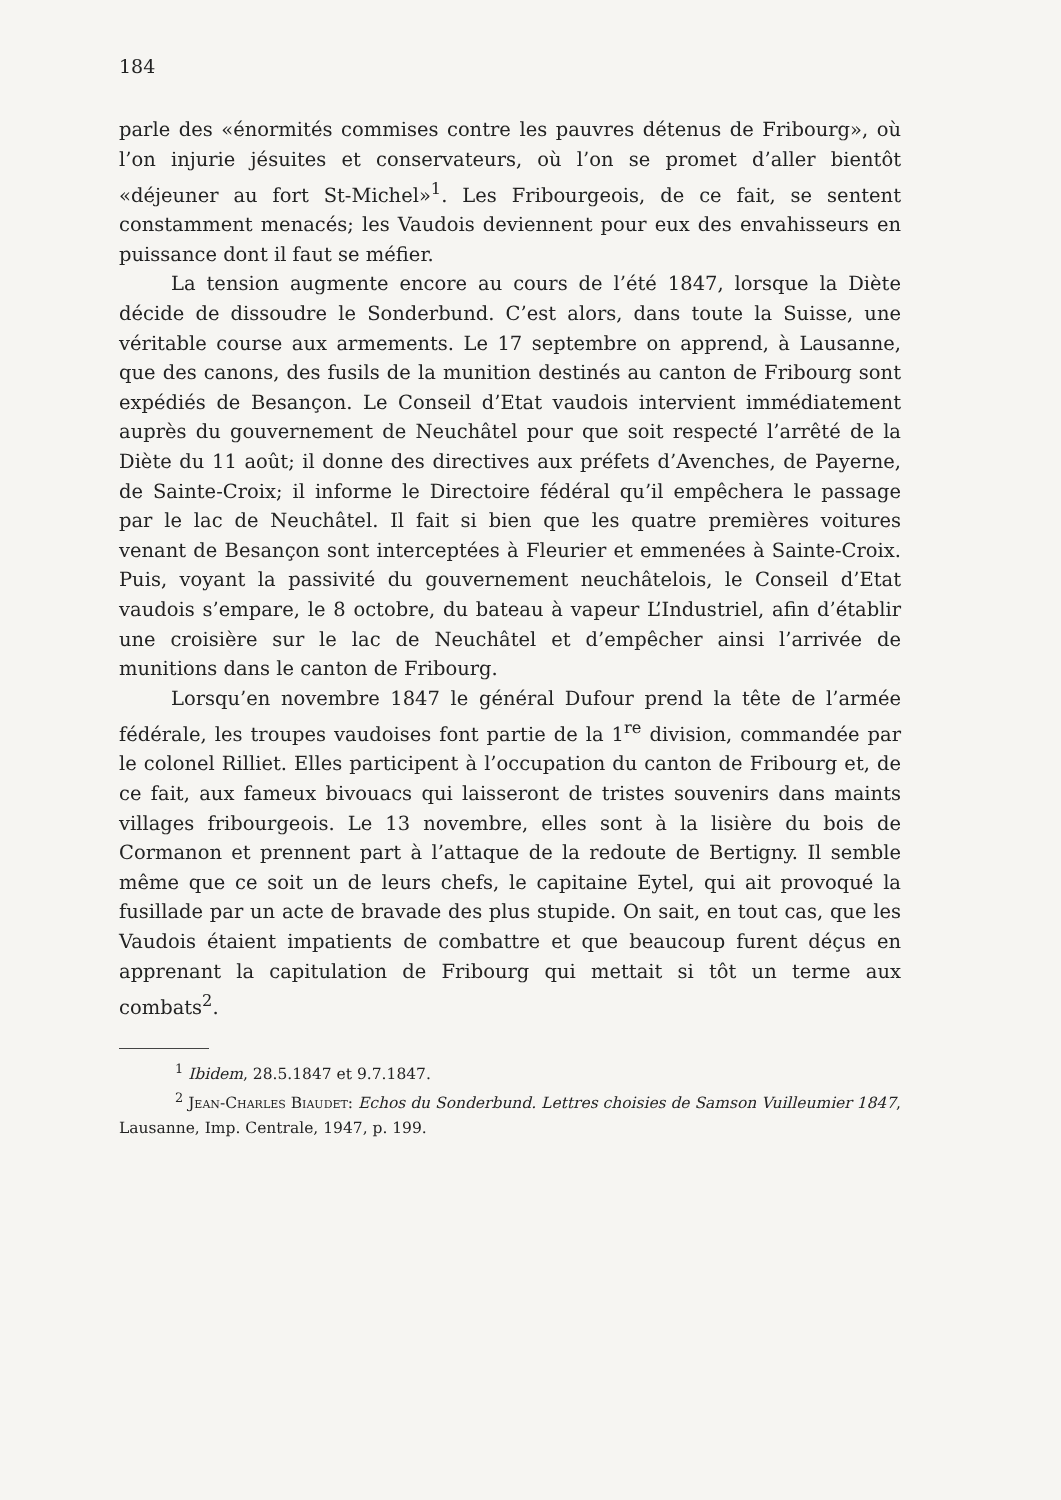184
parle des «énormités commises contre les pauvres détenus de Fribourg», où l’on injurie jésuites et conservateurs, où l’on se promet d’aller bientôt «déjeuner au fort St-Michel»<sup>1</sup>. Les Fribourgeois, de ce fait, se sentent constamment menacés; les Vaudois deviennent pour eux des envahisseurs en puissance dont il faut se méfier.
La tension augmente encore au cours de l’été 1847, lorsque la Diète décide de dissoudre le Sonderbund. C’est alors, dans toute la Suisse, une véritable course aux armements. Le 17 septembre on apprend, à Lausanne, que des canons, des fusils de la munition destinés au canton de Fribourg sont expédiés de Besançon. Le Conseil d’Etat vaudois intervient immédiatement auprès du gouvernement de Neuchâtel pour que soit respecté l’arrêté de la Diète du 11 août; il donne des directives aux préfets d’Avenches, de Payerne, de Sainte-Croix; il informe le Directoire fédéral qu’il empêchera le passage par le lac de Neuchâtel. Il fait si bien que les quatre premières voitures venant de Besançon sont interceptées à Fleurier et emmenées à Sainte-Croix. Puis, voyant la passivité du gouvernement neuchâtelois, le Conseil d’Etat vaudois s’empare, le 8 octobre, du bateau à vapeur L’Industriel, afin d’établir une croisière sur le lac de Neuchâtel et d’empêcher ainsi l’arrivée de munitions dans le canton de Fribourg.
Lorsqu’en novembre 1847 le général Dufour prend la tête de l’armée fédérale, les troupes vaudoises font partie de la 1<sup>re</sup> division, commandée par le colonel Rilliet. Elles participent à l’occupation du canton de Fribourg et, de ce fait, aux fameux bivouacs qui laisseront de tristes souvenirs dans maints villages fribourgeois. Le 13 novembre, elles sont à la lisière du bois de Cormanon et prennent part à l’attaque de la redoute de Bertigny. Il semble même que ce soit un de leurs chefs, le capitaine Eytel, qui ait provoqué la fusillade par un acte de bravade des plus stupide. On sait, en tout cas, que les Vaudois étaient impatients de combattre et que beaucoup furent déçus en apprenant la capitulation de Fribourg qui mettait si tôt un terme aux combats<sup>2</sup>.
<sup>1</sup> Ibidem, 28.5.1847 et 9.7.1847.
<sup>2</sup> Jean-Charles Biaudet: Echos du Sonderbund. Lettres choisies de Samson Vuilleumier 1847, Lausanne, Imp. Centrale, 1947, p. 199.